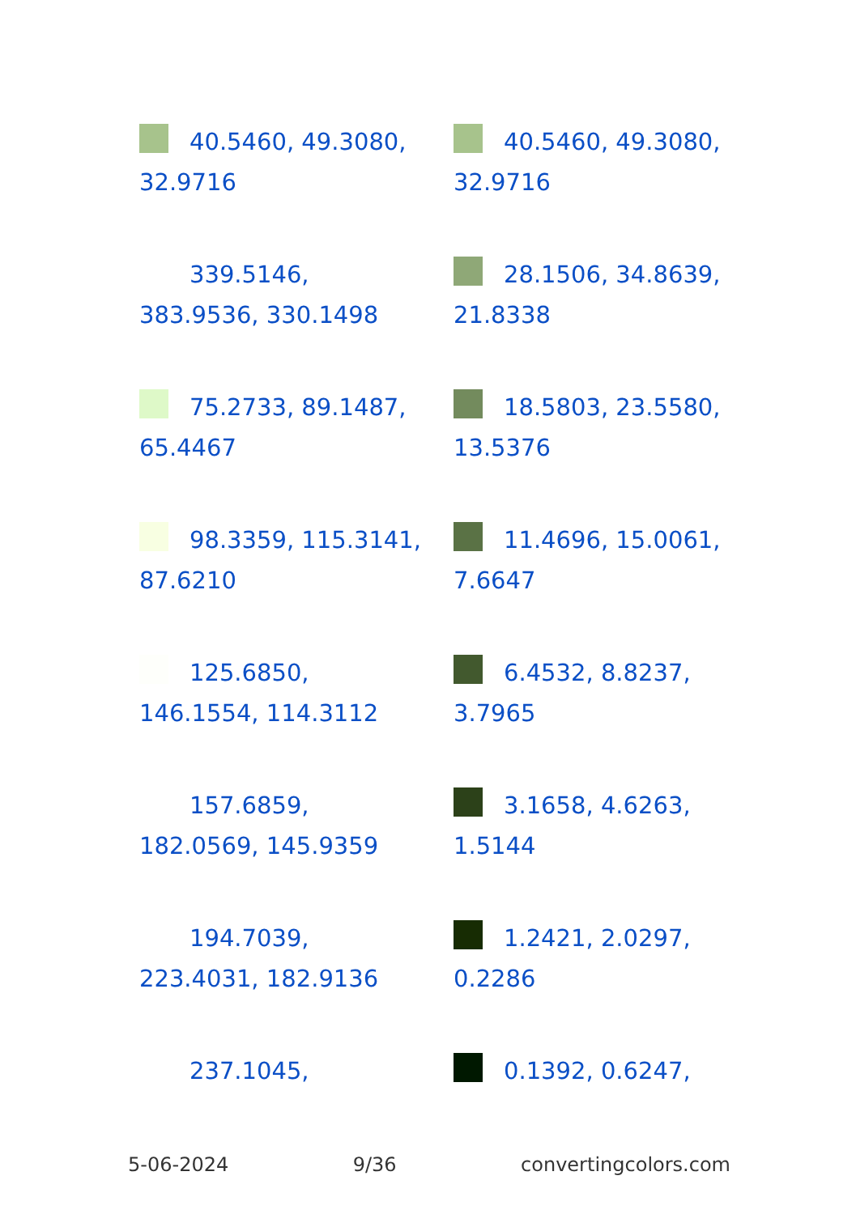40.5460, 49.3080,
32.9716
40.5460, 49.3080,
32.9716
339.5146,
383.9536, 330.1498
28.1506, 34.8639,
21.8338
75.2733, 89.1487,
65.4467
18.5803, 23.5580,
13.5376
98.3359, 115.3141,
87.6210
11.4696, 15.0061,
7.6647
125.6850,
146.1554, 114.3112
6.4532, 8.8237,
3.7965
157.6859,
182.0569, 145.9359
3.1658, 4.6263,
1.5144
194.7039,
223.4031, 182.9136
1.2421, 2.0297,
0.2286
237.1045,
0.1392, 0.6247,
5-06-2024 9/36 convertingcolors.com